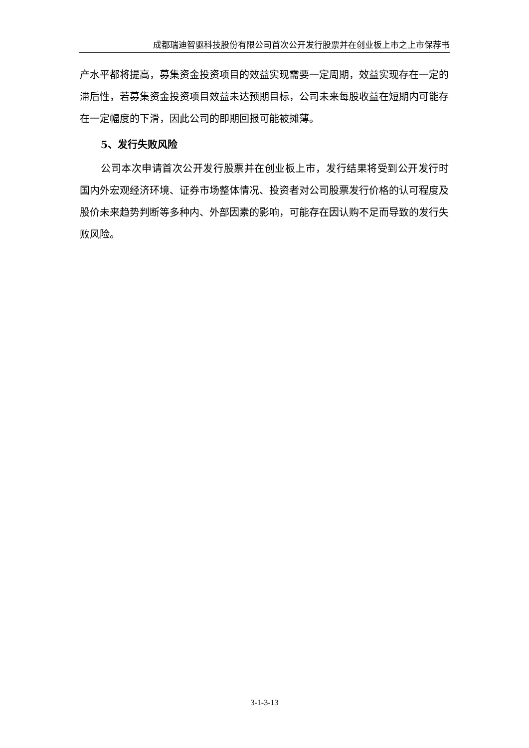成都瑞迪智驱科技股份有限公司首次公开发行股票并在创业板上市之上市保荐书
产水平都将提高，募集资金投资项目的效益实现需要一定周期，效益实现存在一定的滞后性，若募集资金投资项目效益未达预期目标，公司未来每股收益在短期内可能存在一定幅度的下滑，因此公司的即期回报可能被摊薄。
5、发行失败风险
公司本次申请首次公开发行股票并在创业板上市，发行结果将受到公开发行时国内外宏观经济环境、证券市场整体情况、投资者对公司股票发行价格的认可程度及股价未来趋势判断等多种内、外部因素的影响，可能存在因认购不足而导致的发行失败风险。
3-1-3-13